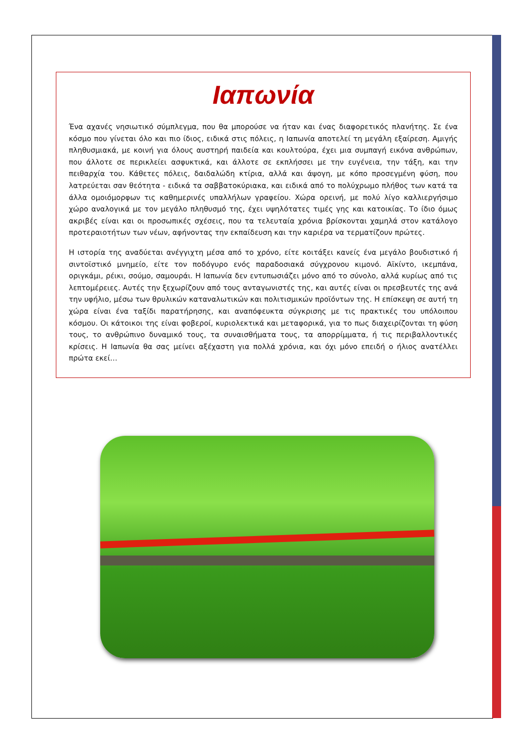Ιαπωνία
Ένα αχανές νησιωτικό σύμπλεγμα, που θα μπορούσε να ήταν και ένας διαφορετικός πλανήτης. Σε ένα κόσμο που γίνεται όλο και πιο ίδιος, ειδικά στις πόλεις, η Ιαπωνία αποτελεί τη μεγάλη εξαίρεση. Αμιγής πληθυσμιακά, με κοινή για όλους αυστηρή παιδεία και κουλτούρα, έχει μια συμπαγή εικόνα ανθρώπων, που άλλοτε σε περικλείει ασφυκτικά, και άλλοτε σε εκπλήσσει με την ευγένεια, την τάξη, και την πειθαρχία του. Κάθετες πόλεις, δαιδαλώδη κτίρια, αλλά και άψογη, με κόπο προσεγμένη φύση, που λατρεύεται σαν θεότητα - ειδικά τα σαββατοκύριακα, και ειδικά από το πολύχρωμο πλήθος των κατά τα άλλα ομοιόμορφων τις καθημερινές υπαλλήλων γραφείου. Χώρα ορεινή, με πολύ λίγο καλλιεργήσιμο χώρο αναλογικά με τον μεγάλο πληθυσμό της, έχει υψηλότατες τιμές γης και κατοικίας. Το ίδιο όμως ακριβές είναι και οι προσωπικές σχέσεις, που τα τελευταία χρόνια βρίσκονται χαμηλά στον κατάλογο προτεραιοτήτων των νέων, αφήνοντας την εκπαίδευση και την καριέρα να τερματίζουν πρώτες.
Η ιστορία της αναδύεται ανέγγιχτη μέσα από το χρόνο, είτε κοιτάξει κανείς ένα μεγάλο βουδιστικό ή σιντοϊστικό μνημείο, είτε τον ποδόγυρο ενός παραδοσιακά σύγχρονου κιμονό. Αϊκίντο, ικεμπάνα, οριγκάμι, ρέικι, σούμο, σαμουράι. Η Ιαπωνία δεν εντυπωσιάζει μόνο από το σύνολο, αλλά κυρίως από τις λεπτομέρειες. Αυτές την ξεχωρίζουν από τους ανταγωνιστές της, και αυτές είναι οι πρεσβευτές της ανά την υφήλιο, μέσω των θρυλικών καταναλωτικών και πολιτισμικών προϊόντων της. Η επίσκεψη σε αυτή τη χώρα είναι ένα ταξίδι παρατήρησης, και αναπόφευκτα σύγκρισης με τις πρακτικές του υπόλοιπου κόσμου. Οι κάτοικοι της είναι φοβεροί, κυριολεκτικά και μεταφορικά, για το πως διαχειρίζονται τη φύση τους, το ανθρώπινο δυναμικό τους, τα συναισθήματα τους, τα απορρίμματα, ή τις περιβαλλοντικές κρίσεις. Η Ιαπωνία θα σας μείνει αξέχαστη για πολλά χρόνια, και όχι μόνο επειδή ο ήλιος ανατέλλει πρώτα εκεί…